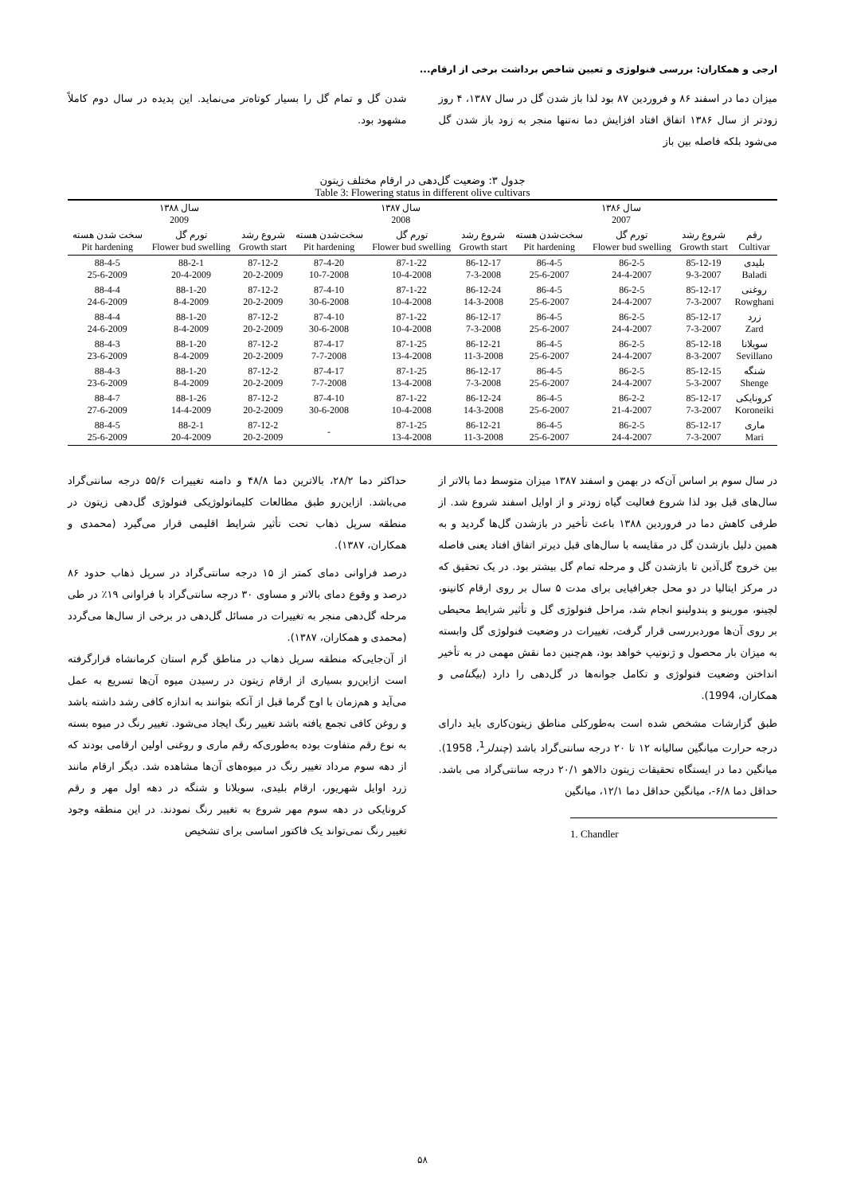ارجی و همکاران: بررسی فنولوژی و تعیین شاخص برداشت برخی از ارقام...
میزان دما در اسفند ۸۶ و فروردین ۸۷ بود لذا باز شدن گل در سال ۱۳۸۷، ۴ روز زودتر از سال ۱۳۸۶ اتفاق افتاد افزایش دما نه‌تنها منجر به زود باز شدن گل می‌شود بلکه فاصله بین باز
شدن گل و تمام گل را بسیار کوتاه‌تر می‌نماید. این پدیده در سال دوم کاملاً مشهود بود.
جدول ۳: وضعیت گل‌دهی در ارقام مختلف زیتون
Table 3: Flowering status in different olive cultivars
| | سال ۱۳۸۶ 2007 | | | سال ۱۳۸۷ 2008 | | | سال ۱۳۸۸ 2009 | | |
| --- | --- | --- | --- | --- | --- | --- | --- | --- | --- |
| رقم Cultivar | شروع رشد Growth start | تورم گل Flower bud swelling | سخت‌شدن هسته Pit hardening | شروع رشد Growth start | تورم گل Flower bud swelling | سخت‌شدن هسته Pit hardening | شروع رشد Growth start | تورم گل Flower bud swelling | سخت شدن هسته Pit hardening |
| بلیدی Baladi | 85-12-19 9-3-2007 | 86-2-5 24-4-2007 | 86-4-5 25-6-2007 | 86-12-17 7-3-2008 | 87-1-22 10-4-2008 | 87-4-20 10-7-2008 | 87-12-2 20-2-2009 | 88-2-1 20-4-2009 | 88-4-5 25-6-2009 |
| روغنی Rowghani | 85-12-17 7-3-2007 | 86-2-5 24-4-2007 | 86-4-5 25-6-2007 | 86-12-24 14-3-2008 | 87-1-22 10-4-2008 | 87-4-10 30-6-2008 | 87-12-2 20-2-2009 | 88-1-20 8-4-2009 | 88-4-4 24-6-2009 |
| زرد Zard | 85-12-17 7-3-2007 | 86-2-5 24-4-2007 | 86-4-5 25-6-2007 | 86-12-17 7-3-2008 | 87-1-22 10-4-2008 | 87-4-10 30-6-2008 | 87-12-2 20-2-2009 | 88-1-20 8-4-2009 | 88-4-4 24-6-2009 |
| سویلانا Sevillano | 85-12-18 8-3-2007 | 86-2-5 24-4-2007 | 86-4-5 25-6-2007 | 86-12-21 11-3-2008 | 87-1-25 13-4-2008 | 87-4-17 7-7-2008 | 87-12-2 20-2-2009 | 88-1-20 8-4-2009 | 88-4-3 23-6-2009 |
| شنگه Shenge | 85-12-15 5-3-2007 | 86-2-5 24-4-2007 | 86-4-5 25-6-2007 | 86-12-17 7-3-2008 | 87-1-25 13-4-2008 | 87-4-17 7-7-2008 | 87-12-2 20-2-2009 | 88-1-20 8-4-2009 | 88-4-3 23-6-2009 |
| کرونایکی Koroneiki | 85-12-17 7-3-2007 | 86-2-2 21-4-2007 | 86-4-5 25-6-2007 | 86-12-24 14-3-2008 | 87-1-22 10-4-2008 | 87-4-10 30-6-2008 | 87-12-2 20-2-2009 | 88-1-26 14-4-2009 | 88-4-7 27-6-2009 |
| ماری Mari | 85-12-17 7-3-2007 | 86-2-5 24-4-2007 | 86-4-5 25-6-2007 | 86-12-21 11-3-2008 | 87-1-25 13-4-2008 | - | 87-12-2 20-2-2009 | 88-2-1 20-4-2009 | 88-4-5 25-6-2009 |
در سال سوم بر اساس آن‌که در بهمن و اسفند ۱۳۸۷ میزان متوسط دما بالاتر از سال‌های قبل بود لذا شروع فعالیت گیاه زودتر و از اوایل اسفند شروع شد. از طرفی کاهش دما در فروردین ۱۳۸۸ باعث تأخیر در بازشدن گل‌ها گردید و به همین دلیل بازشدن گل در مقایسه با سال‌های قبل دیرتر اتفاق افتاد یعنی فاصله بین خروج گل‌آذین تا بازشدن گل و مرحله تمام گل بیشتر بود. در یک تحقیق که در مرکز ایتالیا در دو محل جغرافیایی برای مدت ۵ سال بر روی ارقام کانینو، لچینو، مورینو و پندولینو انجام شد، مراحل فنولوژی گل و تأثیر شرایط محیطی بر روی آن‌ها موردبررسی قرار گرفت، تغییرات در وضعیت فنولوژی گل وابسته به میزان بار محصول و ژنوتیپ خواهد بود، هم‌چنین دما نقش مهمی در به تأخیر انداختن وضعیت فنولوژی و تکامل جوانه‌ها در گل‌دهی را دارد (بیگنامی و همکاران، 1994).
طبق گزارشات مشخص شده است به‌طورکلی مناطق زیتون‌کاری باید دارای درجه حرارت میانگین سالیانه ۱۲ تا ۲۰ درجه سانتی‌گراد باشد (چندلر<sup>1</sup>، 1958). میانگین دما در ایستگاه تحقیقات زیتون دالاهو ۲۰/۱ درجه سانتی‌گراد می باشد. حداقل دما ۶/۸-، میانگین حداقل دما ۱۲/۱، میانگین
1. Chandler
حداکثر دما ۲۸/۲، بالاترین دما ۴۸/۸ و دامنه تغییرات ۵۵/۶ درجه سانتی‌گراد می‌باشد. ازاین‌رو طبق مطالعات کلیماتولوژیکی فنولوژی گل‌دهی زیتون در منطقه سرپل ذهاب تحت تأثیر شرایط اقلیمی قرار می‌گیرد (محمدی و همکاران، ۱۳۸۷).
درصد فراوانی دمای کمتر از ۱۵ درجه سانتی‌گراد در سرپل ذهاب حدود ۸۶ درصد و وقوع دمای بالاتر و مساوی ۳۰ درجه سانتی‌گراد با فراوانی ۱۹٪ در طی مرحله گل‌دهی منجر به تغییرات در مسائل گل‌دهی در برخی از سال‌ها می‌گردد (محمدی و همکاران، ۱۳۸۷).
از آن‌جایی‌که منطقه سرپل ذهاب در مناطق گرم استان کرمانشاه قرارگرفته است ازاین‌رو بسیاری از ارقام زیتون در رسیدن میوه آن‌ها تسریع به عمل می‌آید و هم‌زمان با اوج گرما قبل از آنکه بتوانند به اندازه کافی رشد داشته باشد و روغن کافی تجمع یافته باشد تغییر رنگ ایجاد می‌شود. تغییر رنگ در میوه بسته به نوع رقم متفاوت بوده به‌طوری‌که رقم ماری و روغنی اولین ارقامی بودند که از دهه سوم مرداد تغییر رنگ در میوه‌های آن‌ها مشاهده شد. دیگر ارقام مانند زرد اوایل شهریور، ارقام بلیدی، سویلانا و شنگه در دهه اول مهر و رقم کرونایکی در دهه سوم مهر شروع به تغییر رنگ نمودند. در این منطقه وجود تغییر رنگ نمی‌تواند یک فاکتور اساسی برای تشخیص
۵۸